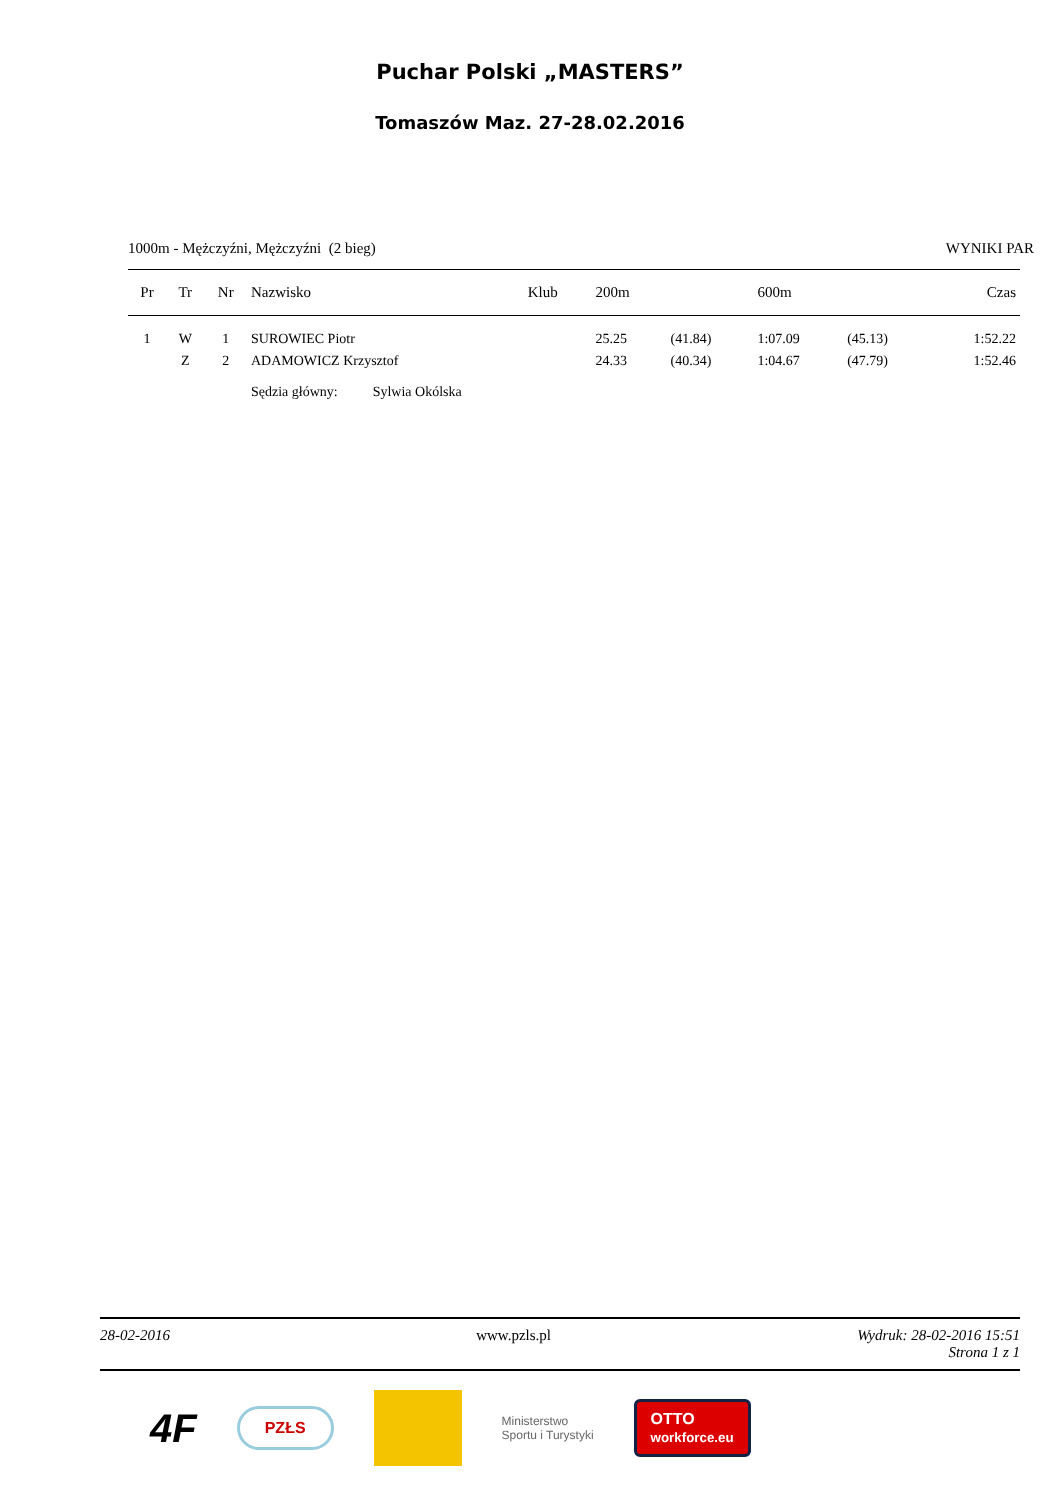Puchar Polski „MASTERS”
Tomaszów Maz. 27-28.02.2016
1000m - Mężczyźni, Mężczyźni (2 bieg) WYNIKI PAR
| Pr | Tr | Nr | Nazwisko | Klub | 200m | | 600m | | Czas |
| --- | --- | --- | --- | --- | --- | --- | --- | --- | --- |
| 1 | W | 1 | SUROWIEC Piotr | | 25.25 | (41.84) | 1:07.09 | (45.13) | 1:52.22 |
| | Z | 2 | ADAMOWICZ Krzysztof | | 24.33 | (40.34) | 1:04.67 | (47.79) | 1:52.46 |
| | | | Sędzia główny: Sylwia Okólska | | | | | | |
28-02-2016 www.pzls.pl Wydruk: 28-02-2016 15:51
Strona 1 z 1
4F
PZŁS
Ministerstwo
Sportu i Turystyki
OTTO
workforce.eu